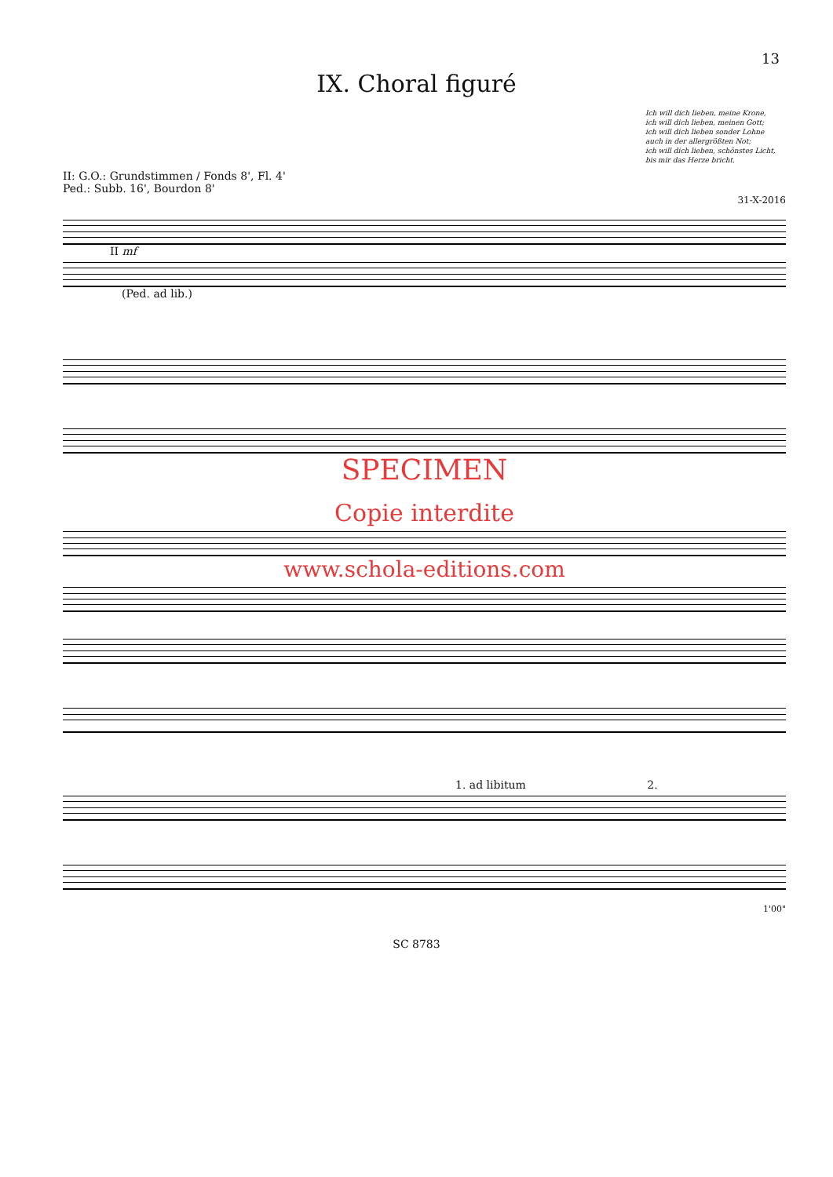13
IX. Choral figuré
Ich will dich lieben, meine Krone,
ich will dich lieben, meinen Gott;
ich will dich lieben sonder Lohne
auch in der allergrößten Not;
ich will dich lieben, schönstes Licht,
bis mir das Herze bricht.
II: G.O.: Grundstimmen / Fonds 8', Fl. 4'
Ped.: Subb. 16', Bourdon 8'
31-X-2016
II mf
(Ped. ad lib.)
SPECIMEN
Copie interdite
www.schola-editions.com
1. ad libitum 2.
1'00"
SC 8783